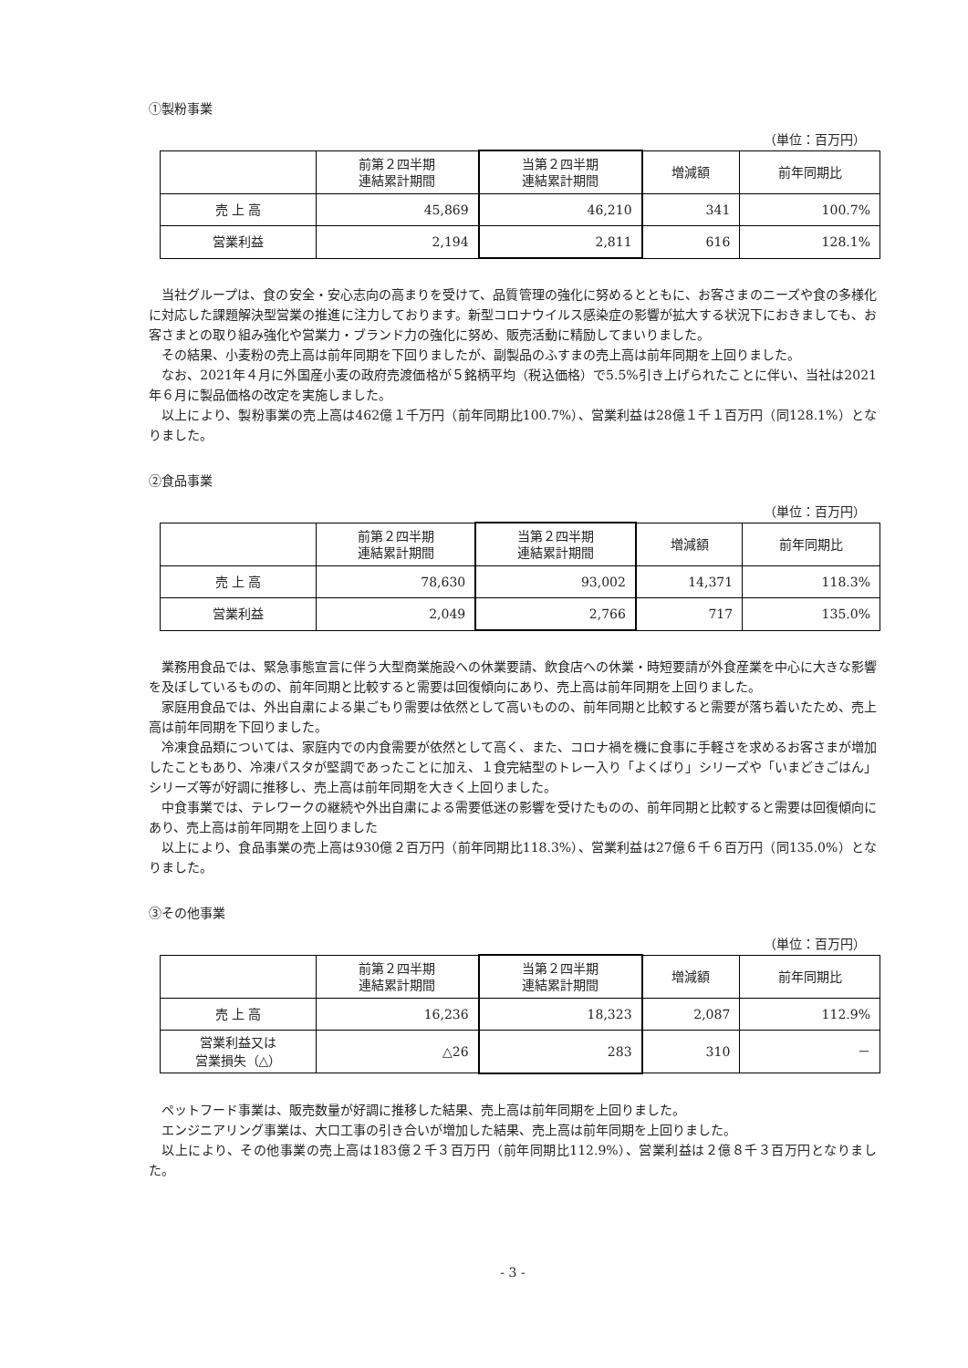①製粉事業
（単位：百万円）
| | 前第２四半期 連結累計期間 | 当第２四半期 連結累計期間 | 増減額 | 前年同期比 |
| --- | --- | --- | --- | --- |
| 売 上 高 | 45,869 | 46,210 | 341 | 100.7% |
| 営業利益 | 2,194 | 2,811 | 616 | 128.1% |
当社グループは、食の安全・安心志向の高まりを受けて、品質管理の強化に努めるとともに、お客さまのニーズや食の多様化に対応した課題解決型営業の推進に注力しております。新型コロナウイルス感染症の影響が拡大する状況下におきましても、お客さまとの取り組み強化や営業力・ブランド力の強化に努め、販売活動に精励してまいりました。
その結果、小麦粉の売上高は前年同期を下回りましたが、副製品のふすまの売上高は前年同期を上回りました。
なお、2021年４月に外国産小麦の政府売渡価格が５銘柄平均（税込価格）で5.5%引き上げられたことに伴い、当社は2021年６月に製品価格の改定を実施しました。
以上により、製粉事業の売上高は462億１千万円（前年同期比100.7%）、営業利益は28億１千１百万円（同128.1%）となりました。
②食品事業
（単位：百万円）
| | 前第２四半期 連結累計期間 | 当第２四半期 連結累計期間 | 増減額 | 前年同期比 |
| --- | --- | --- | --- | --- |
| 売 上 高 | 78,630 | 93,002 | 14,371 | 118.3% |
| 営業利益 | 2,049 | 2,766 | 717 | 135.0% |
業務用食品では、緊急事態宣言に伴う大型商業施設への休業要請、飲食店への休業・時短要請が外食産業を中心に大きな影響を及ぼしているものの、前年同期と比較すると需要は回復傾向にあり、売上高は前年同期を上回りました。
家庭用食品では、外出自粛による巣ごもり需要は依然として高いものの、前年同期と比較すると需要が落ち着いたため、売上高は前年同期を下回りました。
冷凍食品類については、家庭内での内食需要が依然として高く、また、コロナ禍を機に食事に手軽さを求めるお客さまが増加したこともあり、冷凍パスタが堅調であったことに加え、１食完結型のトレー入り「よくばり」シリーズや「いまどきごはん」シリーズ等が好調に推移し、売上高は前年同期を大きく上回りました。
中食事業では、テレワークの継続や外出自粛による需要低迷の影響を受けたものの、前年同期と比較すると需要は回復傾向にあり、売上高は前年同期を上回りました
以上により、食品事業の売上高は930億２百万円（前年同期比118.3%）、営業利益は27億６千６百万円（同135.0%）となりました。
③その他事業
（単位：百万円）
| | 前第２四半期 連結累計期間 | 当第２四半期 連結累計期間 | 増減額 | 前年同期比 |
| --- | --- | --- | --- | --- |
| 売 上 高 | 16,236 | 18,323 | 2,087 | 112.9% |
| 営業利益又は 営業損失（△） | △26 | 283 | 310 | － |
ペットフード事業は、販売数量が好調に推移した結果、売上高は前年同期を上回りました。
エンジニアリング事業は、大口工事の引き合いが増加した結果、売上高は前年同期を上回りました。
以上により、その他事業の売上高は183億２千３百万円（前年同期比112.9%）、営業利益は２億８千３百万円となりました。
- 3 -